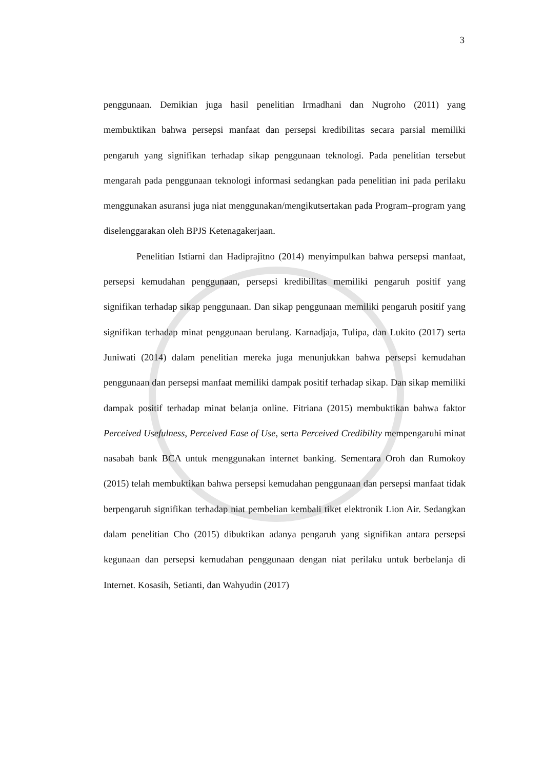3
penggunaan. Demikian juga hasil penelitian Irmadhani dan Nugroho (2011) yang membuktikan bahwa persepsi manfaat dan persepsi kredibilitas secara parsial memiliki pengaruh yang signifikan terhadap sikap penggunaan teknologi. Pada penelitian tersebut mengarah pada penggunaan teknologi informasi sedangkan pada penelitian ini pada perilaku menggunakan asuransi juga niat menggunakan/mengikutsertakan pada Program–program yang diselenggarakan oleh BPJS Ketenagakerjaan.
Penelitian Istiarni dan Hadiprajitno (2014) menyimpulkan bahwa persepsi manfaat, persepsi kemudahan penggunaan, persepsi kredibilitas memiliki pengaruh positif yang signifikan terhadap sikap penggunaan. Dan sikap penggunaan memiliki pengaruh positif yang signifikan terhadap minat penggunaan berulang. Karnadjaja, Tulipa, dan Lukito (2017) serta Juniwati (2014) dalam penelitian mereka juga menunjukkan bahwa persepsi kemudahan penggunaan dan persepsi manfaat memiliki dampak positif terhadap sikap. Dan sikap memiliki dampak positif terhadap minat belanja online. Fitriana (2015) membuktikan bahwa faktor Perceived Usefulness, Perceived Ease of Use, serta Perceived Credibility mempengaruhi minat nasabah bank BCA untuk menggunakan internet banking. Sementara Oroh dan Rumokoy (2015) telah membuktikan bahwa persepsi kemudahan penggunaan dan persepsi manfaat tidak berpengaruh signifikan terhadap niat pembelian kembali tiket elektronik Lion Air. Sedangkan dalam penelitian Cho (2015) dibuktikan adanya pengaruh yang signifikan antara persepsi kegunaan dan persepsi kemudahan penggunaan dengan niat perilaku untuk berbelanja di Internet. Kosasih, Setianti, dan Wahyudin (2017)